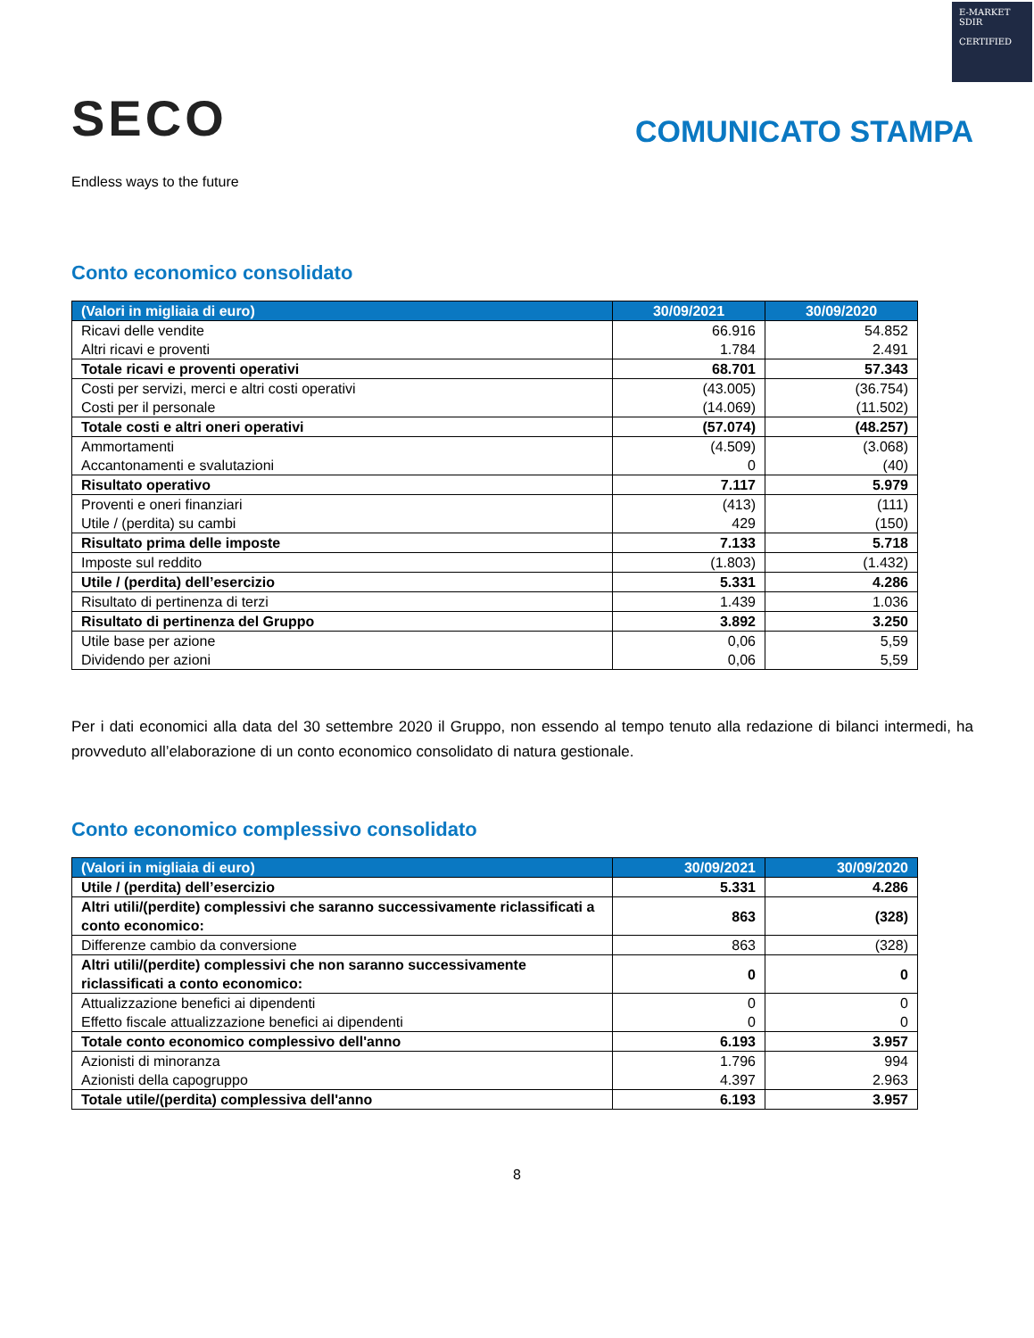E-MARKET
SDIR
CERTIFIED
SECO
Endless ways to the future
COMUNICATO STAMPA
Conto economico consolidato
| (Valori in migliaia di euro) | 30/09/2021 | 30/09/2020 |
| --- | --- | --- |
| Ricavi delle vendite | 66.916 | 54.852 |
| Altri ricavi e proventi | 1.784 | 2.491 |
| Totale ricavi e proventi operativi | 68.701 | 57.343 |
| Costi per servizi, merci e altri costi operativi | (43.005) | (36.754) |
| Costi per il personale | (14.069) | (11.502) |
| Totale costi e altri oneri operativi | (57.074) | (48.257) |
| Ammortamenti | (4.509) | (3.068) |
| Accantonamenti e svalutazioni | 0 | (40) |
| Risultato operativo | 7.117 | 5.979 |
| Proventi e oneri finanziari | (413) | (111) |
| Utile / (perdita) su cambi | 429 | (150) |
| Risultato prima delle imposte | 7.133 | 5.718 |
| Imposte sul reddito | (1.803) | (1.432) |
| Utile / (perdita) dell’esercizio | 5.331 | 4.286 |
| Risultato di pertinenza di terzi | 1.439 | 1.036 |
| Risultato di pertinenza del Gruppo | 3.892 | 3.250 |
| Utile base per azione | 0,06 | 5,59 |
| Dividendo per azioni | 0,06 | 5,59 |
Per i dati economici alla data del 30 settembre 2020 il Gruppo, non essendo al tempo tenuto alla redazione di bilanci intermedi, ha provveduto all’elaborazione di un conto economico consolidato di natura gestionale.
Conto economico complessivo consolidato
| (Valori in migliaia di euro) | 30/09/2021 | 30/09/2020 |
| --- | --- | --- |
| Utile / (perdita) dell’esercizio | 5.331 | 4.286 |
| Altri utili/(perdite) complessivi che saranno successivamente riclassificati a conto economico: | 863 | (328) |
| Differenze cambio da conversione | 863 | (328) |
| Altri utili/(perdite) complessivi che non saranno successivamente riclassificati a conto economico: | 0 | 0 |
| Attualizzazione benefici ai dipendenti | 0 | 0 |
| Effetto fiscale attualizzazione benefici ai dipendenti | 0 | 0 |
| Totale conto economico complessivo dell'anno | 6.193 | 3.957 |
| Azionisti di minoranza | 1.796 | 994 |
| Azionisti della capogruppo | 4.397 | 2.963 |
| Totale utile/(perdita) complessiva dell'anno | 6.193 | 3.957 |
8